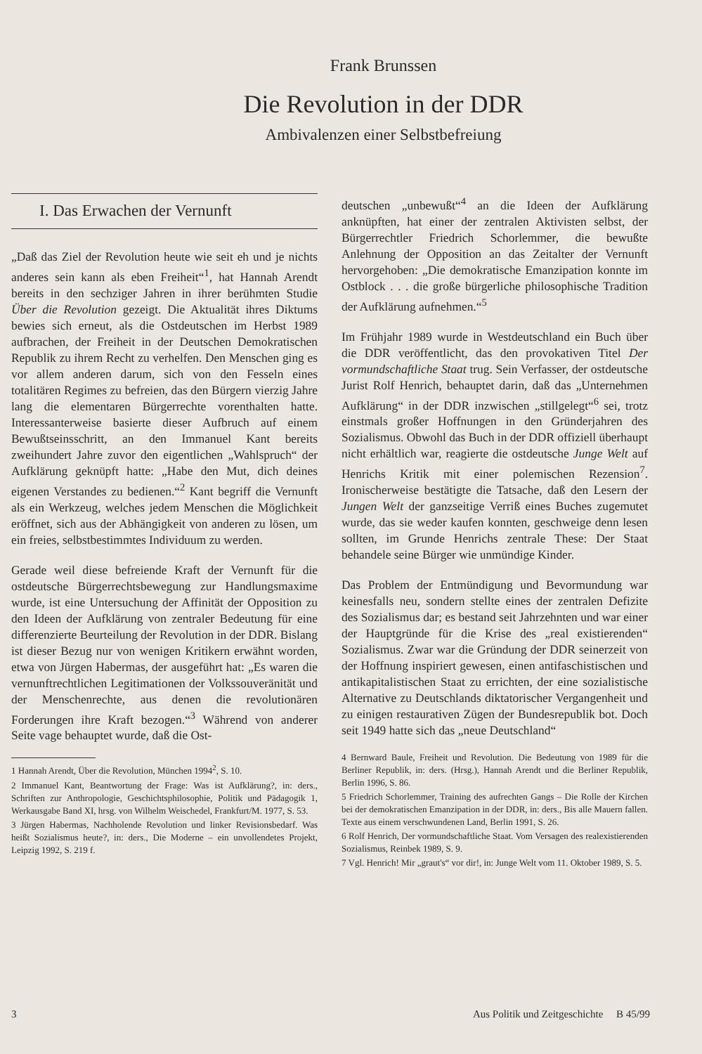Frank Brunssen
Die Revolution in der DDR
Ambivalenzen einer Selbstbefreiung
I. Das Erwachen der Vernunft
„Daß das Ziel der Revolution heute wie seit eh und je nichts anderes sein kann als eben Freiheit“<sup>1</sup>, hat Hannah Arendt bereits in den sechziger Jahren in ihrer berühmten Studie Über die Revolution gezeigt. Die Aktualität ihres Diktums bewies sich erneut, als die Ostdeutschen im Herbst 1989 aufbrachen, der Freiheit in der Deutschen Demokratischen Republik zu ihrem Recht zu verhelfen. Den Menschen ging es vor allem anderen darum, sich von den Fesseln eines totalitären Regimes zu befreien, das den Bürgern vierzig Jahre lang die elementaren Bürgerrechte vorenthalten hatte. Interessanterweise basierte dieser Aufbruch auf einem Bewußtseinsschritt, an den Immanuel Kant bereits zweihundert Jahre zuvor den eigentlichen „Wahlspruch“ der Aufklärung geknüpft hatte: „Habe den Mut, dich deines eigenen Verstandes zu bedienen.“<sup>2</sup> Kant begriff die Vernunft als ein Werkzeug, welches jedem Menschen die Möglichkeit eröffnet, sich aus der Abhängigkeit von anderen zu lösen, um ein freies, selbstbestimmtes Individuum zu werden.
Gerade weil diese befreiende Kraft der Vernunft für die ostdeutsche Bürgerrechtsbewegung zur Handlungsmaxime wurde, ist eine Untersuchung der Affinität der Opposition zu den Ideen der Aufklärung von zentraler Bedeutung für eine differenzierte Beurteilung der Revolution in der DDR. Bislang ist dieser Bezug nur von wenigen Kritikern erwähnt worden, etwa von Jürgen Habermas, der ausgeführt hat: „Es waren die vernunftrechtlichen Legitimationen der Volkssouveränität und der Menschenrechte, aus denen die revolutionären Forderungen ihre Kraft bezogen.“<sup>3</sup> Während von anderer Seite vage behauptet wurde, daß die Ost-
1 Hannah Arendt, Über die Revolution, München 1994<sup>2</sup>, S. 10.
2 Immanuel Kant, Beantwortung der Frage: Was ist Aufklärung?, in: ders., Schriften zur Anthropologie, Geschichtsphilosophie, Politik und Pädagogik 1, Werkausgabe Band XI, hrsg. von Wilhelm Weischedel, Frankfurt/M. 1977, S. 53.
3 Jürgen Habermas, Nachholende Revolution und linker Revisionsbedarf. Was heißt Sozialismus heute?, in: ders., Die Moderne – ein unvollendetes Projekt, Leipzig 1992, S. 219 f.
deutschen „unbewußt“<sup>4</sup> an die Ideen der Aufklärung anknüpften, hat einer der zentralen Aktivisten selbst, der Bürgerrechtler Friedrich Schorlemmer, die bewußte Anlehnung der Opposition an das Zeitalter der Vernunft hervorgehoben: „Die demokratische Emanzipation konnte im Ostblock . . . die große bürgerliche philosophische Tradition der Aufklärung aufnehmen.“<sup>5</sup>
Im Frühjahr 1989 wurde in Westdeutschland ein Buch über die DDR veröffentlicht, das den provokativen Titel Der vormundschaftliche Staat trug. Sein Verfasser, der ostdeutsche Jurist Rolf Henrich, behauptet darin, daß das „Unternehmen Aufklärung“ in der DDR inzwischen „stillgelegt“<sup>6</sup> sei, trotz einstmals großer Hoffnungen in den Gründerjahren des Sozialismus. Obwohl das Buch in der DDR offiziell überhaupt nicht erhältlich war, reagierte die ostdeutsche Junge Welt auf Henrichs Kritik mit einer polemischen Rezension<sup>7</sup>. Ironischerweise bestätigte die Tatsache, daß den Lesern der Jungen Welt der ganzseitige Verriß eines Buches zugemutet wurde, das sie weder kaufen konnten, geschweige denn lesen sollten, im Grunde Henrichs zentrale These: Der Staat behandele seine Bürger wie unmündige Kinder.
Das Problem der Entmündigung und Bevormundung war keinesfalls neu, sondern stellte eines der zentralen Defizite des Sozialismus dar; es bestand seit Jahrzehnten und war einer der Hauptgründe für die Krise des „real existierenden“ Sozialismus. Zwar war die Gründung der DDR seinerzeit von der Hoffnung inspiriert gewesen, einen antifaschistischen und antikapitalistischen Staat zu errichten, der eine sozialistische Alternative zu Deutschlands diktatorischer Vergangenheit und zu einigen restaurativen Zügen der Bundesrepublik bot. Doch seit 1949 hatte sich das „neue Deutschland“
4 Bernward Baule, Freiheit und Revolution. Die Bedeutung von 1989 für die Berliner Republik, in: ders. (Hrsg.), Hannah Arendt und die Berliner Republik, Berlin 1996, S. 86.
5 Friedrich Schorlemmer, Training des aufrechten Gangs – Die Rolle der Kirchen bei der demokratischen Emanzipation in der DDR, in: ders., Bis alle Mauern fallen. Texte aus einem verschwundenen Land, Berlin 1991, S. 26.
6 Rolf Henrich, Der vormundschaftliche Staat. Vom Versagen des realexistierenden Sozialismus, Reinbek 1989, S. 9.
7 Vgl. Henrich! Mir „graut's“ vor dir!, in: Junge Welt vom 11. Oktober 1989, S. 5.
3 Aus Politik und Zeitgeschichte B 45/99